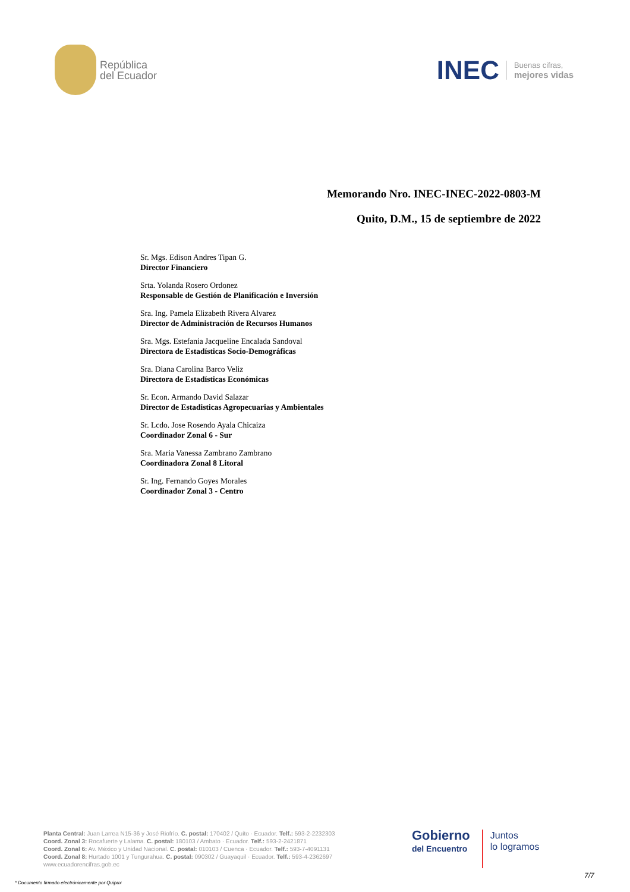República
del Ecuador
INEC Buenas cifras,
mejores vidas
Memorando Nro. INEC-INEC-2022-0803-M
Quito, D.M., 15 de septiembre de 2022
Sr. Mgs. Edison Andres Tipan G.
Director Financiero
Srta. Yolanda Rosero Ordonez
Responsable de Gestión de Planificación e Inversión
Sra. Ing. Pamela Elizabeth Rivera Alvarez
Director de Administración de Recursos Humanos
Sra. Mgs. Estefania Jacqueline Encalada Sandoval
Directora de Estadísticas Socio-Demográficas
Sra. Diana Carolina Barco Veliz
Directora de Estadísticas Económicas
Sr. Econ. Armando David Salazar
Director de Estadisticas Agropecuarias y Ambientales
Sr. Lcdo. Jose Rosendo Ayala Chicaiza
Coordinador Zonal 6 - Sur
Sra. Maria Vanessa Zambrano Zambrano
Coordinadora Zonal 8 Litoral
Sr. Ing. Fernando Goyes Morales
Coordinador Zonal 3 - Centro
Planta Central: Juan Larrea N15-36 y José Riofrío. C. postal: 170402 / Quito · Ecuador. Telf.: 593-2-2232303
Coord. Zonal 3: Rocafuerte y Lalama. C. postal: 180103 / Ambato · Ecuador. Telf.: 593-2-2421871
Coord. Zonal 6: Av. México y Unidad Nacional. C. postal: 010103 / Cuenca · Ecuador. Telf.: 593-7-4091131
Coord. Zonal 8: Hurtado 1001 y Tungurahua. C. postal: 090302 / Guayaquil · Ecuador. Telf.: 593-4-2362697
www.ecuadorencifras.gob.ec
Gobierno
del Encuentro
Juntos
lo logramos
7/7
* Documento firmado electrónicamente por Quipux